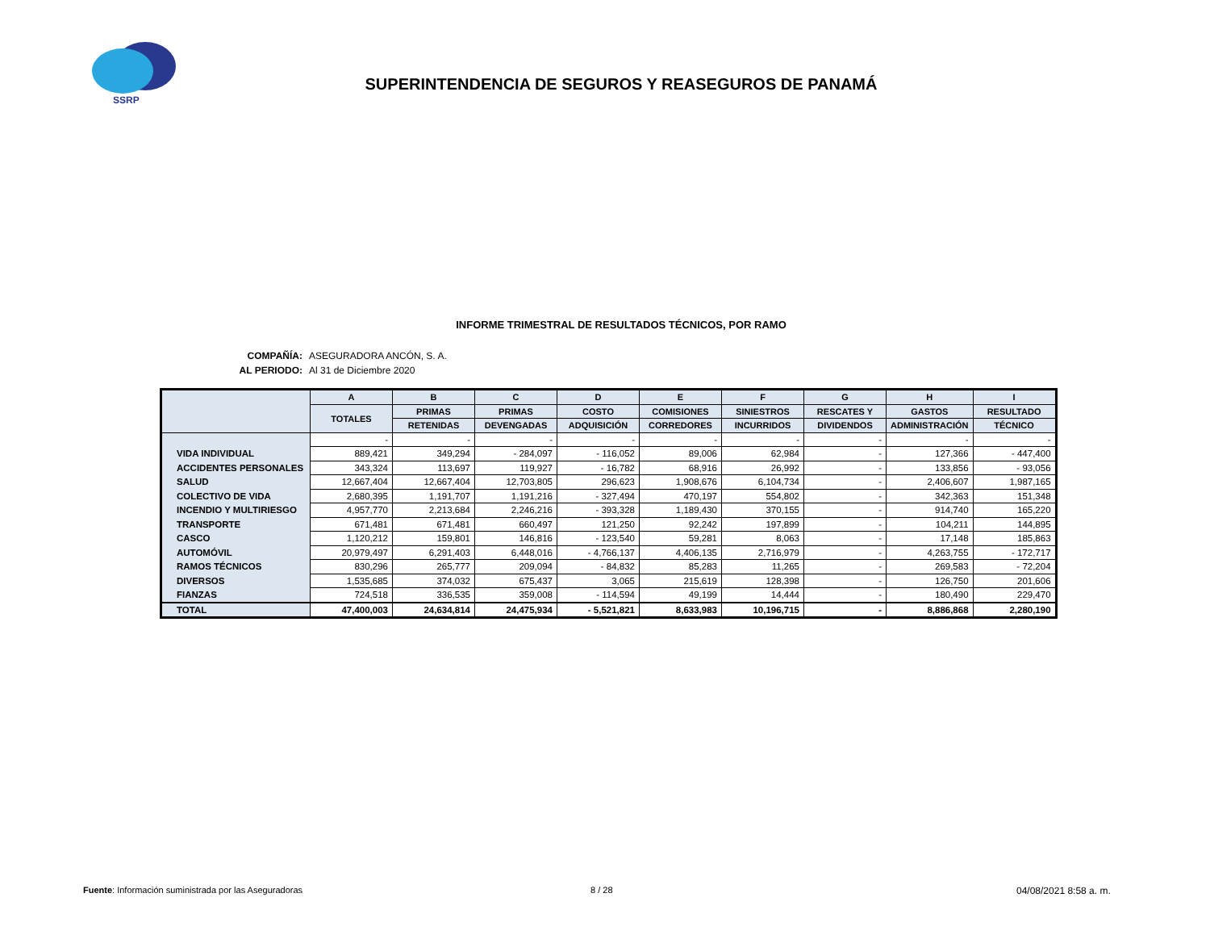SSRP
SUPERINTENDENCIA DE SEGUROS Y REASEGUROS DE PANAMÁ
INFORME TRIMESTRAL DE RESULTADOS TÉCNICOS, POR RAMO
COMPAÑÍA: ASEGURADORA ANCÓN, S. A.
AL PERIODO: Al 31 de Diciembre 2020
| | A | B | C | D | E | F | G | H | I |
| --- | --- | --- | --- | --- | --- | --- | --- | --- | --- |
| | TOTALES | PRIMAS | PRIMAS | COSTO | COMISIONES | SINIESTROS | RESCATES Y | GASTOS | RESULTADO |
| | | RETENIDAS | DEVENGADAS | ADQUISICIÓN | CORREDORES | INCURRIDOS | DIVIDENDOS | ADMINISTRACIÓN | TÉCNICO |
| | - | - | - | - | - | - | - | - | - |
| VIDA INDIVIDUAL | 889,421 | 349,294 | - 284,097 | - 116,052 | 89,006 | 62,984 | - | 127,366 | - 447,400 |
| ACCIDENTES PERSONALES | 343,324 | 113,697 | 119,927 | - 16,782 | 68,916 | 26,992 | - | 133,856 | - 93,056 |
| SALUD | 12,667,404 | 12,667,404 | 12,703,805 | 296,623 | 1,908,676 | 6,104,734 | - | 2,406,607 | 1,987,165 |
| COLECTIVO DE VIDA | 2,680,395 | 1,191,707 | 1,191,216 | - 327,494 | 470,197 | 554,802 | - | 342,363 | 151,348 |
| INCENDIO Y MULTIRIESGO | 4,957,770 | 2,213,684 | 2,246,216 | - 393,328 | 1,189,430 | 370,155 | - | 914,740 | 165,220 |
| TRANSPORTE | 671,481 | 671,481 | 660,497 | 121,250 | 92,242 | 197,899 | - | 104,211 | 144,895 |
| CASCO | 1,120,212 | 159,801 | 146,816 | - 123,540 | 59,281 | 8,063 | - | 17,148 | 185,863 |
| AUTOMÓVIL | 20,979,497 | 6,291,403 | 6,448,016 | - 4,766,137 | 4,406,135 | 2,716,979 | - | 4,263,755 | - 172,717 |
| RAMOS TÉCNICOS | 830,296 | 265,777 | 209,094 | - 84,832 | 85,283 | 11,265 | - | 269,583 | - 72,204 |
| DIVERSOS | 1,535,685 | 374,032 | 675,437 | 3,065 | 215,619 | 128,398 | - | 126,750 | 201,606 |
| FIANZAS | 724,518 | 336,535 | 359,008 | - 114,594 | 49,199 | 14,444 | - | 180,490 | 229,470 |
| TOTAL | 47,400,003 | 24,634,814 | 24,475,934 | - 5,521,821 | 8,633,983 | 10,196,715 | - | 8,886,868 | 2,280,190 |
Fuente: Información suministrada por las Aseguradoras
8 / 28 04/08/2021 8:58 a. m.